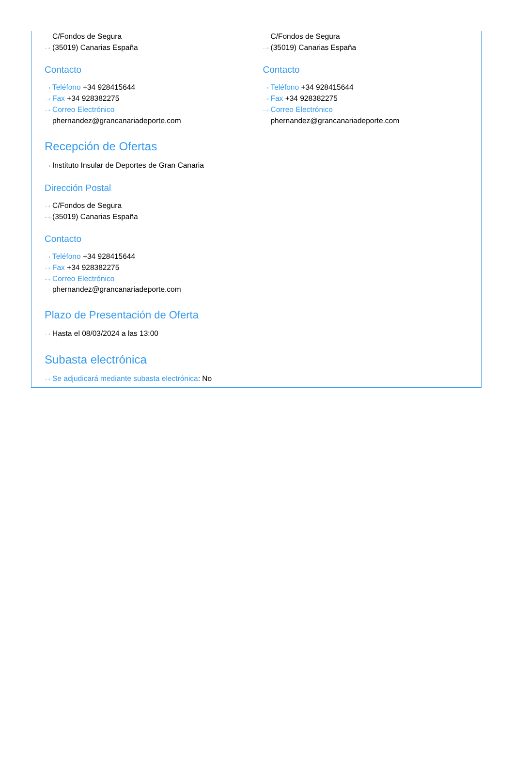C/Fondos de Segura
(35019) Canarias España
Contacto
Teléfono +34 928415644
Fax +34 928382275
Correo Electrónico
phernandez@grancanariadeporte.com
C/Fondos de Segura
(35019) Canarias España
Contacto
Teléfono +34 928415644
Fax +34 928382275
Correo Electrónico
phernandez@grancanariadeporte.com
Recepción de Ofertas
Instituto Insular de Deportes de Gran Canaria
Dirección Postal
C/Fondos de Segura
(35019) Canarias España
Contacto
Teléfono +34 928415644
Fax +34 928382275
Correo Electrónico
phernandez@grancanariadeporte.com
Plazo de Presentación de Oferta
Hasta el 08/03/2024 a las 13:00
Subasta electrónica
Se adjudicará mediante subasta electrónica: No